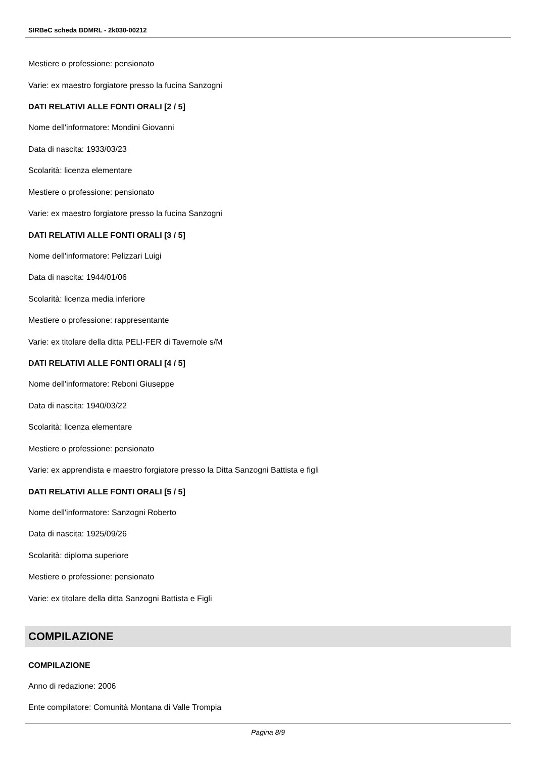SIRBeC scheda BDMRL - 2k030-00212
Mestiere o professione: pensionato
Varie: ex maestro forgiatore presso la fucina Sanzogni
DATI RELATIVI ALLE FONTI ORALI [2 / 5]
Nome dell'informatore: Mondini Giovanni
Data di nascita: 1933/03/23
Scolarità: licenza elementare
Mestiere o professione: pensionato
Varie: ex maestro forgiatore presso la fucina Sanzogni
DATI RELATIVI ALLE FONTI ORALI [3 / 5]
Nome dell'informatore: Pelizzari Luigi
Data di nascita: 1944/01/06
Scolarità: licenza media inferiore
Mestiere o professione: rappresentante
Varie: ex titolare della ditta PELI-FER di Tavernole s/M
DATI RELATIVI ALLE FONTI ORALI [4 / 5]
Nome dell'informatore: Reboni Giuseppe
Data di nascita: 1940/03/22
Scolarità: licenza elementare
Mestiere o professione: pensionato
Varie: ex apprendista e maestro forgiatore presso la Ditta Sanzogni Battista e figli
DATI RELATIVI ALLE FONTI ORALI [5 / 5]
Nome dell'informatore: Sanzogni Roberto
Data di nascita: 1925/09/26
Scolarità: diploma superiore
Mestiere o professione: pensionato
Varie: ex titolare della ditta Sanzogni Battista e Figli
COMPILAZIONE
COMPILAZIONE
Anno di redazione: 2006
Ente compilatore: Comunità Montana di Valle Trompia
Pagina 8/9